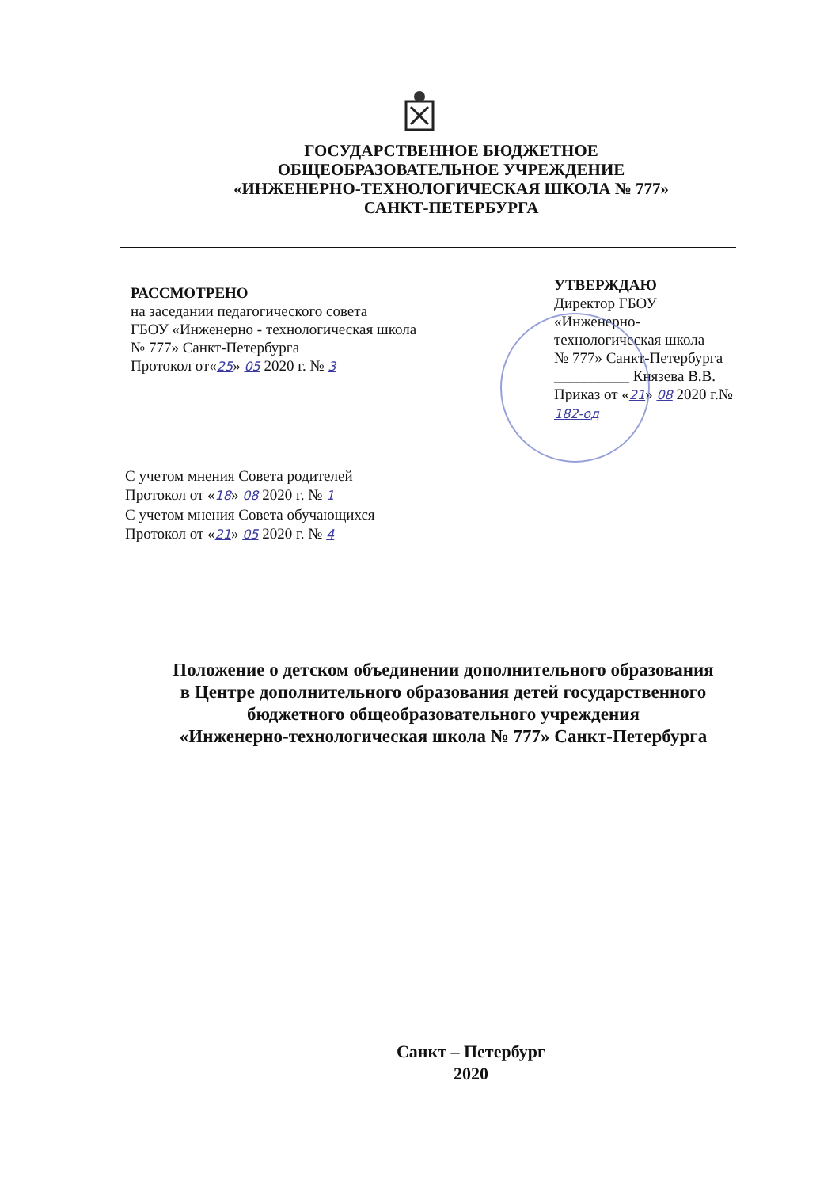ГОСУДАРСТВЕННОЕ БЮДЖЕТНОЕ
ОБЩЕОБРАЗОВАТЕЛЬНОЕ УЧРЕЖДЕНИЕ
«ИНЖЕНЕРНО-ТЕХНОЛОГИЧЕСКАЯ ШКОЛА № 777»
САНКТ-ПЕТЕРБУРГА
РАССМОТРЕНО
на заседании педагогического совета
ГБОУ «Инженерно - технологическая школа
№ 777» Санкт-Петербурга
Протокол от«25» 05 2020 г. № 3
УТВЕРЖДАЮ
Директор ГБОУ
«Инженерно-
технологическая школа
№ 777» Санкт-Петербурга
__________ Князева В.В.
Приказ от «21» 08 2020 г.№ 182-од
С учетом мнения Совета родителей
Протокол от «18» 08 2020 г. № 1
С учетом мнения Совета обучающихся
Протокол от «21» 05 2020 г. № 4
Положение о детском объединении дополнительного образования
в Центре дополнительного образования детей государственного
бюджетного общеобразовательного учреждения
«Инженерно-технологическая школа № 777» Санкт-Петербурга
Санкт – Петербург
2020